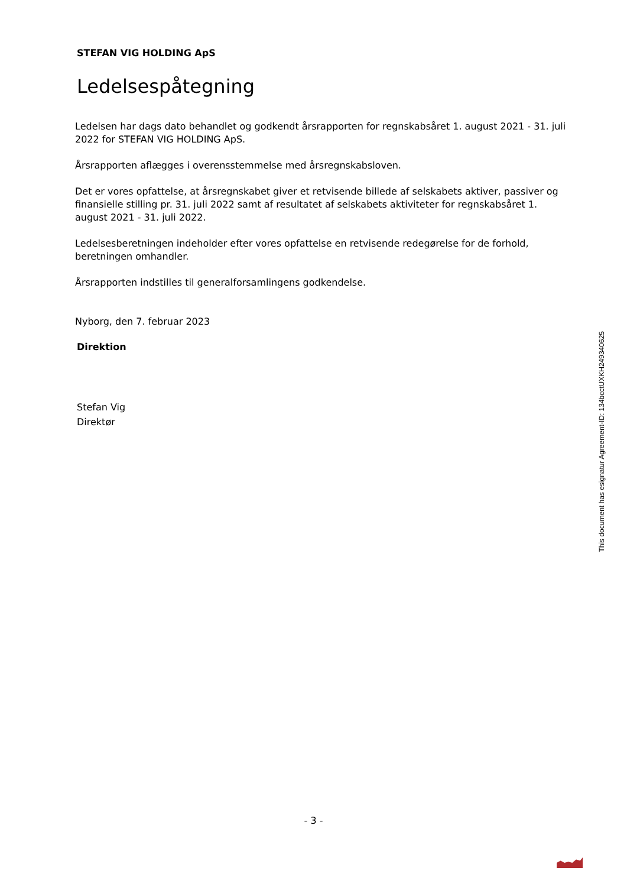STEFAN VIG HOLDING ApS
Ledelsespåtegning
Ledelsen har dags dato behandlet og godkendt årsrapporten for regnskabsåret 1. august 2021 - 31. juli 2022 for STEFAN VIG HOLDING ApS.
Årsrapporten aflægges i overensstemmelse med årsregnskabsloven.
Det er vores opfattelse, at årsregnskabet giver et retvisende billede af selskabets aktiver, passiver og finansielle stilling pr. 31. juli 2022 samt af resultatet af selskabets aktiviteter for regnskabsåret 1. august 2021 - 31. juli 2022.
Ledelsesberetningen indeholder efter vores opfattelse en retvisende redegørelse for de forhold, beretningen omhandler.
Årsrapporten indstilles til generalforsamlingens godkendelse.
Nyborg, den 7. februar 2023
Direktion
Stefan Vig
Direktør
This document has esignatur Agreement-ID: 134bcctUXKH249340625
- 3 -